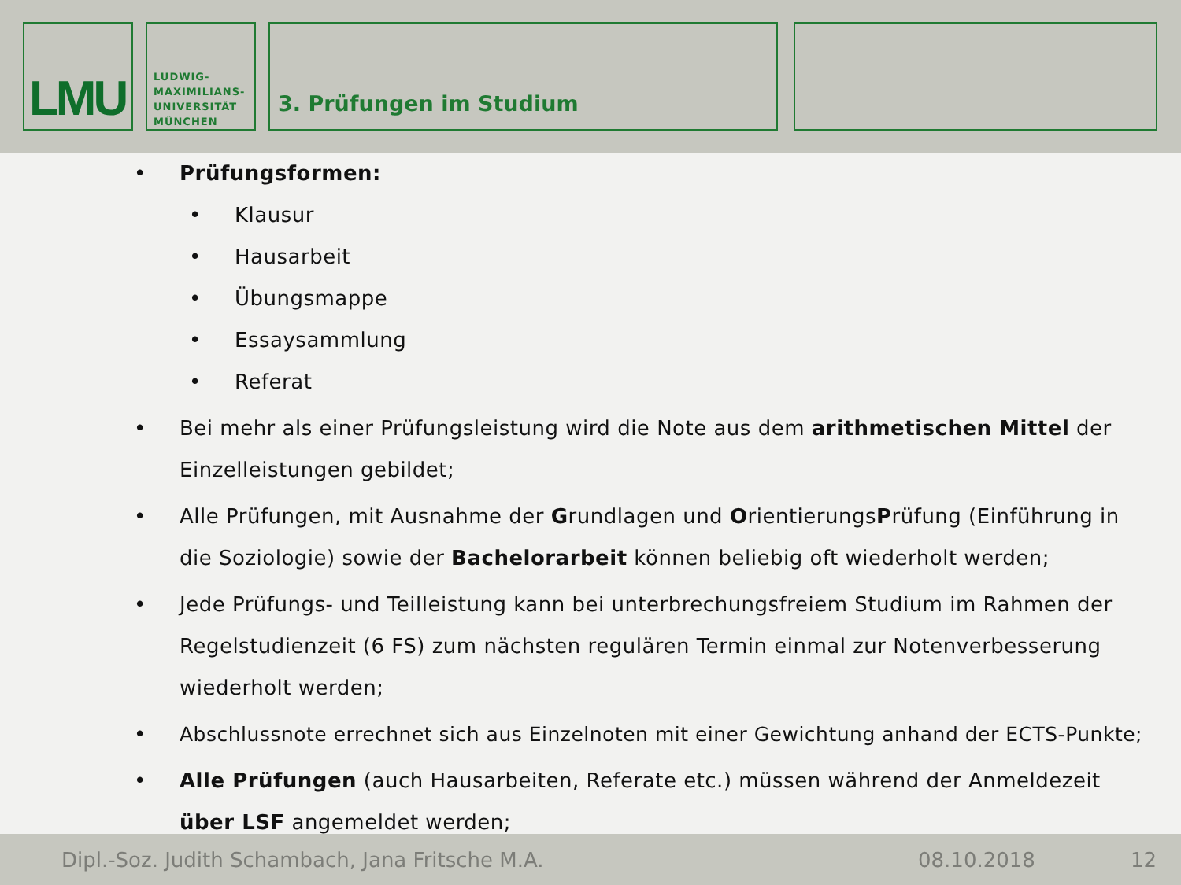LMU
LUDWIG-
MAXIMILIANS-
UNIVERSITÄT
MÜNCHEN
3. Prüfungen im Studium
• Prüfungsformen:
• Klausur
• Hausarbeit
• Übungsmappe
• Essaysammlung
• Referat
• Bei mehr als einer Prüfungsleistung wird die Note aus dem arithmetischen Mittel der Einzelleistungen gebildet;
• Alle Prüfungen, mit Ausnahme der Grundlagen und OrientierungsPrüfung (Einführung in die Soziologie) sowie der Bachelorarbeit können beliebig oft wiederholt werden;
• Jede Prüfungs- und Teilleistung kann bei unterbrechungsfreiem Studium im Rahmen der Regelstudienzeit (6 FS) zum nächsten regulären Termin einmal zur Notenverbesserung wiederholt werden;
• Abschlussnote errechnet sich aus Einzelnoten mit einer Gewichtung anhand der ECTS-Punkte;
• Alle Prüfungen (auch Hausarbeiten, Referate etc.) müssen während der Anmeldezeit über LSF angemeldet werden;
Dipl.-Soz. Judith Schambach, Jana Fritsche M.A. 08.10.2018 12